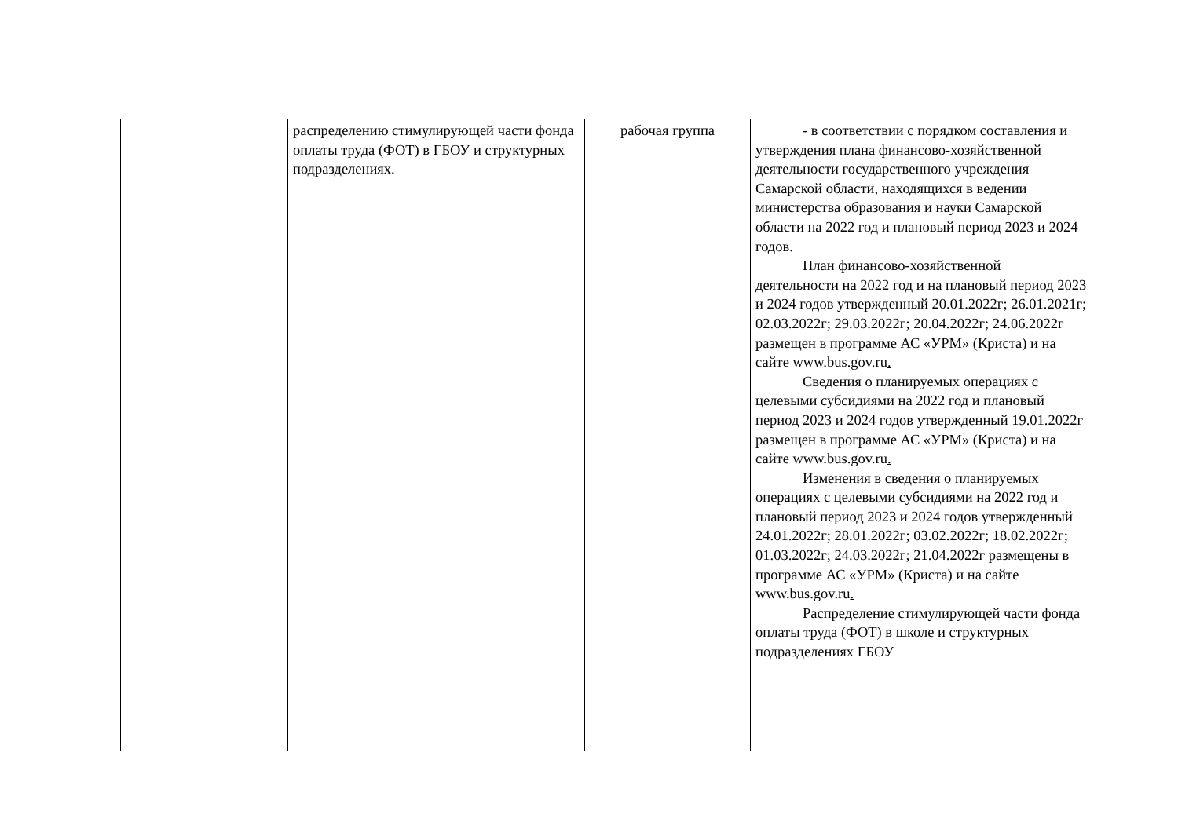| | | распределению стимулирующей части фонда оплаты труда (ФОТ) в ГБОУ и структурных подразделениях. | рабочая группа | - в соответствии с порядком составления и утверждения плана финансово-хозяйственной деятельности государственного учреждения Самарской области, находящихся в ведении министерства образования и науки Самарской области на 2022 год и плановый период 2023 и 2024 годов. План финансово-хозяйственной деятельности на 2022 год и на плановый период 2023 и 2024 годов утвержденный 20.01.2022г; 26.01.2021г; 02.03.2022г; 29.03.2022г; 20.04.2022г; 24.06.2022г размещен в программе АС «УРМ» (Криста) и на сайте www.bus.gov.ru . Сведения о планируемых операциях с целевыми субсидиями на 2022 год и плановый период 2023 и 2024 годов утвержденный 19.01.2022г размещен в программе АС «УРМ» (Криста) и на сайте www.bus.gov.ru . Изменения в сведения о планируемых операциях с целевыми субсидиями на 2022 год и плановый период 2023 и 2024 годов утвержденный 24.01.2022г; 28.01.2022г; 03.02.2022г; 18.02.2022г; 01.03.2022г; 24.03.2022г; 21.04.2022г размещены в программе АС «УРМ» (Криста) и на сайте www.bus.gov.ru . Распределение стимулирующей части фонда оплаты труда (ФОТ) в школе и структурных подразделениях ГБОУ |